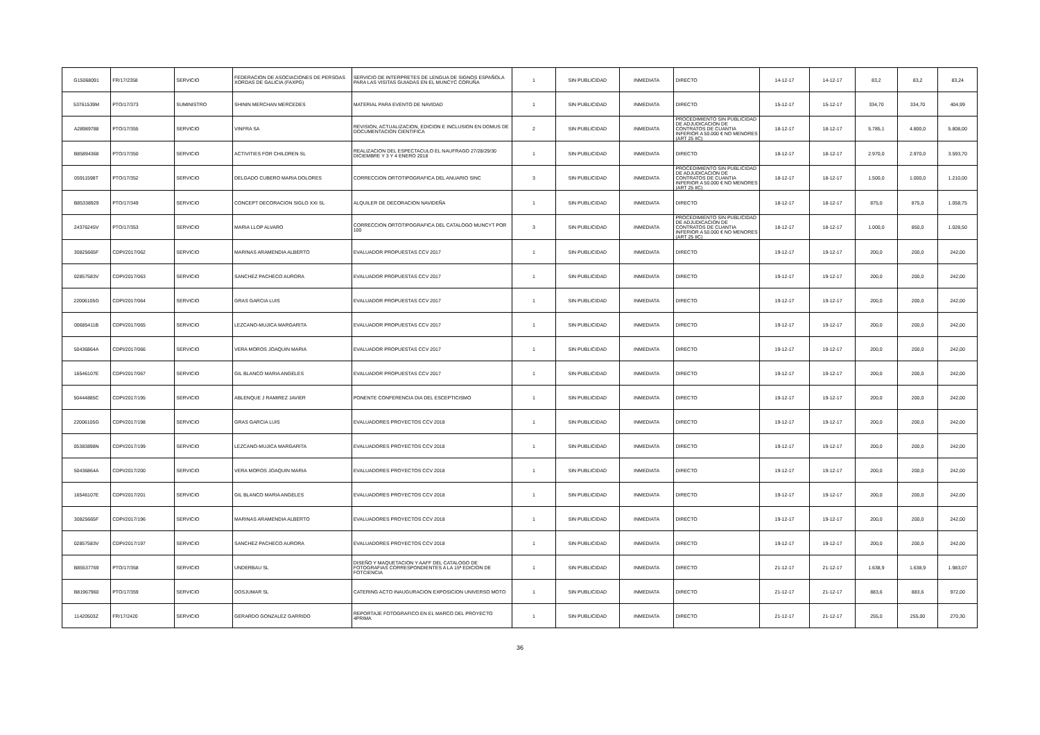| G15068091 | FR/17/2358 | SERVICIO | FEDERACION DE ASOCIACIONES DE PERSOAS XORDAS DE GALICIA (FAXPG) | SERVICIO DE INTERPRETES DE LENGUA DE SIGNOS ESPAÑOLA PARA LAS VISITAS GUIADAS EN EL MUNCYC CORUÑA | 1 | SIN PUBLICIDAD | INMEDIATA | DIRECTO | 14-12-17 | 14-12-17 | 83,2 | 83,2 | 83,24 |
| 53761539M | PTO/17/373 | SUMINISTRO | SHININ MERCHAN MERCEDES | MATERIAL PARA EVENTO DE NAVIDAD | 1 | SIN PUBLICIDAD | INMEDIATA | DIRECTO | 15-12-17 | 15-12-17 | 334,70 | 334,70 | 404,99 |
| A28989788 | PTO/17/355 | SERVICIO | VINFRA SA | REVISION, ACTUALIZACION, EDICION E INCLUSION EN DOMUS DE DOCUMENTACION CIENTIFICA | 2 | SIN PUBLICIDAD | INMEDIATA | PROCEDIMIENTO SIN PUBLICIDAD DE ADJUDICACION DE CONTRATOS DE CUANTIA INFERIOR A 50.000 € NO MENORES (ART 25 IIC) | 18-12-17 | 18-12-17 | 5.785,1 | 4.800,0 | 5.808,00 |
| B85894368 | PTO/17/350 | SERVICIO | ACTIVITIES FOR CHILDREN SL | REALIZACION DEL ESPECTACULO EL NAUFRAGO 27/28/29/30 DICIEMBRE Y 3 Y 4 ENERO 2018 | 1 | SIN PUBLICIDAD | INMEDIATA | DIRECTO | 18-12-17 | 18-12-17 | 2.970,0 | 2.970,0 | 3.593,70 |
| 05911598T | PTO/17/352 | SERVICIO | DELGADO CUBERO MARIA DOLORES | CORRECCION ORTOTIPOGRAFICA DEL ANUARIO SINC | 3 | SIN PUBLICIDAD | INMEDIATA | PROCEDIMIENTO SIN PUBLICIDAD DE ADJUDICACION DE CONTRATOS DE CUANTIA INFERIOR A 50.000 € NO MENORES (ART 25 IIC) | 18-12-17 | 18-12-17 | 1.500,0 | 1.000,0 | 1.210,00 |
| B85338929 | PTO/17/349 | SERVICIO | CONCEPT DECORACION SIGLO XXI SL | ALQUILER DE DECORACION NAVIDEÑA | 1 | SIN PUBLICIDAD | INMEDIATA | DIRECTO | 18-12-17 | 18-12-17 | 875,0 | 875,0 | 1.058,75 |
| 24376245V | PTO/17/353 | SERVICIO | MARIA LLOP ALVARO | CORRECCION ORTOTIPOGRAFICA DEL CATALOGO MUNCYT POR 100 | 3 | SIN PUBLICIDAD | INMEDIATA | PROCEDIMIENTO SIN PUBLICIDAD DE ADJUDICACION DE CONTRATOS DE CUANTIA INFERIOR A 50.000 € NO MENORES (ART 25 IIC) | 18-12-17 | 18-12-17 | 1.000,0 | 850,0 | 1.028,50 |
| 30825665F | CDPI/2017/062 | SERVICIO | MARINAS ARAMENDIA ALBERTO | EVALUADOR PROPUESTAS CCV 2017 | 1 | SIN PUBLICIDAD | INMEDIATA | DIRECTO | 19-12-17 | 19-12-17 | 200,0 | 200,0 | 242,00 |
| 02857583V | CDPI/2017/063 | SERVICIO | SANCHEZ PACHECO AURORA | EVALUADOR PROPUESTAS CCV 2017 | 1 | SIN PUBLICIDAD | INMEDIATA | DIRECTO | 19-12-17 | 19-12-17 | 200,0 | 200,0 | 242,00 |
| 22006105G | CDPI/2017/064 | SERVICIO | GRAS GARCIA LUIS | EVALUADOR PROPUESTAS CCV 2017 | 1 | SIN PUBLICIDAD | INMEDIATA | DIRECTO | 19-12-17 | 19-12-17 | 200,0 | 200,0 | 242,00 |
| 00685411B | CDPI/2017/065 | SERVICIO | LEZCANO-MUJICA MARGARITA | EVALUADOR PROPUESTAS CCV 2017 | 1 | SIN PUBLICIDAD | INMEDIATA | DIRECTO | 19-12-17 | 19-12-17 | 200,0 | 200,0 | 242,00 |
| 50436864A | CDPI/2017/066 | SERVICIO | VERA MOROS JOAQUIN MARIA | EVALUADOR PROPUESTAS CCV 2017 | 1 | SIN PUBLICIDAD | INMEDIATA | DIRECTO | 19-12-17 | 19-12-17 | 200,0 | 200,0 | 242,00 |
| 16546107E | CDPI/2017/067 | SERVICIO | GIL BLANCO MARIA ANGELES | EVALUADOR PROPUESTAS CCV 2017 | 1 | SIN PUBLICIDAD | INMEDIATA | DIRECTO | 19-12-17 | 19-12-17 | 200,0 | 200,0 | 242,00 |
| 50444885C | CDPI/2017/195 | SERVICIO | ABLENQUE J RAMIREZ JAVIER | PONENTE CONFERENCIA DIA DEL ESCEPTICISMO | 1 | SIN PUBLICIDAD | INMEDIATA | DIRECTO | 19-12-17 | 19-12-17 | 200,0 | 200,0 | 242,00 |
| 22006105G | CDPI/2017/198 | SERVICIO | GRAS GARCIA LUIS | EVALUADORES PROYECTOS CCV 2018 | 1 | SIN PUBLICIDAD | INMEDIATA | DIRECTO | 19-12-17 | 19-12-17 | 200,0 | 200,0 | 242,00 |
| 05383898N | CDPI/2017/199 | SERVICIO | LEZCANO-MUJICA MARGARITA | EVALUADORES PROYECTOS CCV 2018 | 1 | SIN PUBLICIDAD | INMEDIATA | DIRECTO | 19-12-17 | 19-12-17 | 200,0 | 200,0 | 242,00 |
| 50436864A | CDPI/2017/200 | SERVICIO | VERA MOROS JOAQUIN MARIA | EVALUADORES PROYECTOS CCV 2018 | 1 | SIN PUBLICIDAD | INMEDIATA | DIRECTO | 19-12-17 | 19-12-17 | 200,0 | 200,0 | 242,00 |
| 16546107E | CDPI/2017/201 | SERVICIO | GIL BLANCO MARIA ANGELES | EVALUADORES PROYECTOS CCV 2018 | 1 | SIN PUBLICIDAD | INMEDIATA | DIRECTO | 19-12-17 | 19-12-17 | 200,0 | 200,0 | 242,00 |
| 30825665F | CDPI/2017/196 | SERVICIO | MARINAS ARAMENDIA ALBERTO | EVALUADORES PROYECTOS CCV 2018 | 1 | SIN PUBLICIDAD | INMEDIATA | DIRECTO | 19-12-17 | 19-12-17 | 200,0 | 200,0 | 242,00 |
| 02857583V | CDPI/2017/197 | SERVICIO | SANCHEZ PACHECO AURORA | EVALUADORES PROYECTOS CCV 2018 | 1 | SIN PUBLICIDAD | INMEDIATA | DIRECTO | 19-12-17 | 19-12-17 | 200,0 | 200,0 | 242,00 |
| B85537769 | PTO/17/358 | SERVICIO | UNDERBAU SL | DISEÑO Y MAQUETACION Y AAFF DEL CATALOGO DE FOTOGRAFIAS CORRESPONDIENTES A LA 15ª EDICION DE FOTCIENCIA | 1 | SIN PUBLICIDAD | INMEDIATA | DIRECTO | 21-12-17 | 21-12-17 | 1.638,9 | 1.638,9 | 1.983,07 |
| B81967960 | PTO/17/359 | SERVICIO | DOSJUMAR SL | CATERING ACTO INAUGURACION EXPOSICION UNIVERSO MOTO | 1 | SIN PUBLICIDAD | INMEDIATA | DIRECTO | 21-12-17 | 21-12-17 | 883,6 | 883,6 | 972,00 |
| 11420503Z | FR/17/2420 | SERVICIO | GERARDO GONZALEZ GARRIDO | REPORTAJE FOTOGRAFICO EN EL MARCO DEL PROYECTO 4PRIMA | 1 | SIN PUBLICIDAD | INMEDIATA | DIRECTO | 21-12-17 | 21-12-17 | 255,0 | 255,00 | 270,30 |
36